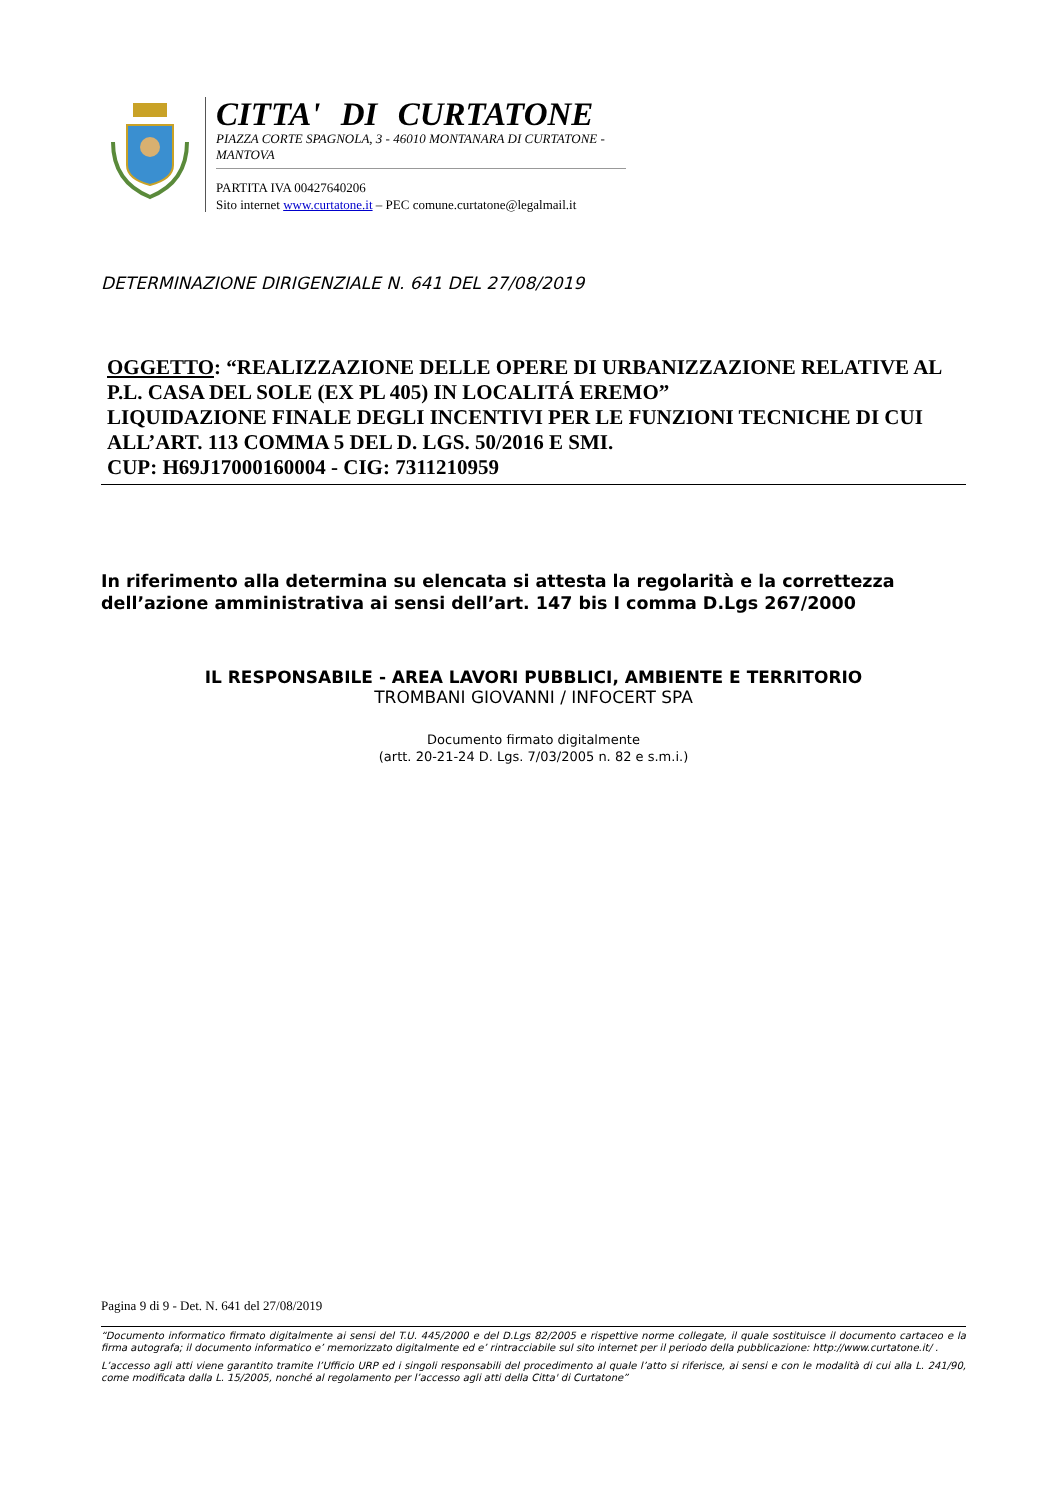CITTA' DI CURTATONE
PIAZZA CORTE SPAGNOLA, 3 - 46010 MONTANARA DI CURTATONE - MANTOVA
PARTITA IVA 00427640206
Sito internet www.curtatone.it – PEC comune.curtatone@legalmail.it
DETERMINAZIONE DIRIGENZIALE N. 641 DEL 27/08/2019
OGGETTO: “REALIZZAZIONE DELLE OPERE DI URBANIZZAZIONE RELATIVE AL P.L. CASA DEL SOLE (EX PL 405) IN LOCALITÁ EREMO”
LIQUIDAZIONE FINALE DEGLI INCENTIVI PER LE FUNZIONI TECNICHE DI CUI ALL’ART. 113 COMMA 5 DEL D. LGS. 50/2016 E SMI.
CUP: H69J17000160004 - CIG: 7311210959
In riferimento alla determina su elencata si attesta la regolarità e la correttezza
dell’azione amministrativa ai sensi dell’art. 147 bis I comma D.Lgs 267/2000
IL RESPONSABILE - AREA LAVORI PUBBLICI, AMBIENTE E TERRITORIO
TROMBANI GIOVANNI / INFOCERT SPA
Documento firmato digitalmente
(artt. 20-21-24 D. Lgs. 7/03/2005 n. 82 e s.m.i.)
Pagina 9 di 9 - Det. N. 641 del 27/08/2019
“Documento informatico firmato digitalmente ai sensi del T.U. 445/2000 e del D.Lgs 82/2005 e rispettive norme collegate, il quale sostituisce il documento cartaceo e la firma autografa; il documento informatico e’ memorizzato digitalmente ed e’ rintracciabile sul sito internet per il periodo della pubblicazione: http://www.curtatone.it/ .
L’accesso agli atti viene garantito tramite l’Ufficio URP ed i singoli responsabili del procedimento al quale l’atto si riferisce, ai sensi e con le modalità di cui alla L. 241/90, come modificata dalla L. 15/2005, nonché al regolamento per l’accesso agli atti della Citta' di Curtatone”